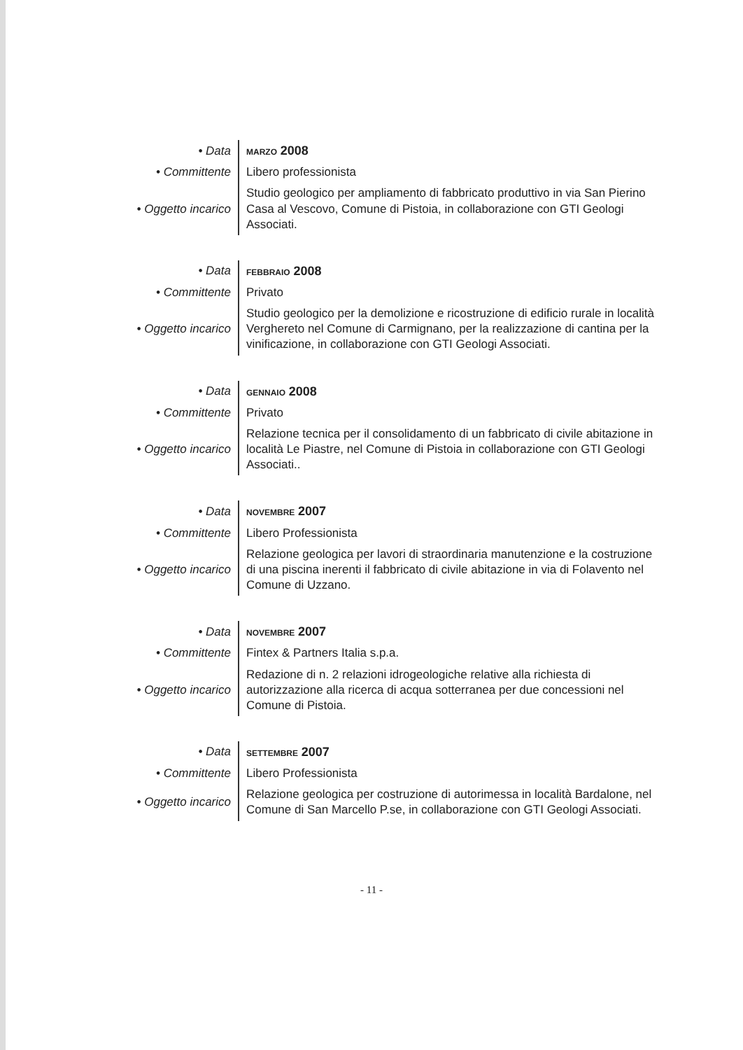| • Data | MARZO 2008 |
| • Committente | Libero professionista |
| • Oggetto incarico | Studio geologico per ampliamento di fabbricato produttivo in via San Pierino Casa al Vescovo, Comune di Pistoia, in collaborazione con GTI Geologi Associati. |
| • Data | FEBBRAIO 2008 |
| • Committente | Privato |
| • Oggetto incarico | Studio geologico per la demolizione e ricostruzione di edificio rurale in località Verghereto nel Comune di Carmignano, per la realizzazione di cantina per la vinificazione, in collaborazione con GTI Geologi Associati. |
| • Data | GENNAIO 2008 |
| • Committente | Privato |
| • Oggetto incarico | Relazione tecnica per il consolidamento di un fabbricato di civile abitazione in località Le Piastre, nel Comune di Pistoia in collaborazione con GTI Geologi Associati.. |
| • Data | NOVEMBRE 2007 |
| • Committente | Libero Professionista |
| • Oggetto incarico | Relazione geologica per lavori di straordinaria manutenzione e la costruzione di una piscina inerenti il fabbricato di civile abitazione in via di Folavento nel Comune di Uzzano. |
| • Data | NOVEMBRE 2007 |
| • Committente | Fintex & Partners Italia s.p.a. |
| • Oggetto incarico | Redazione di n. 2 relazioni idrogeologiche relative alla richiesta di autorizzazione alla ricerca di acqua sotterranea per due concessioni nel Comune di Pistoia. |
| • Data | SETTEMBRE 2007 |
| • Committente | Libero Professionista |
| • Oggetto incarico | Relazione geologica per costruzione di autorimessa in località Bardalone, nel Comune di San Marcello P.se, in collaborazione con GTI Geologi Associati. |
- 11 -